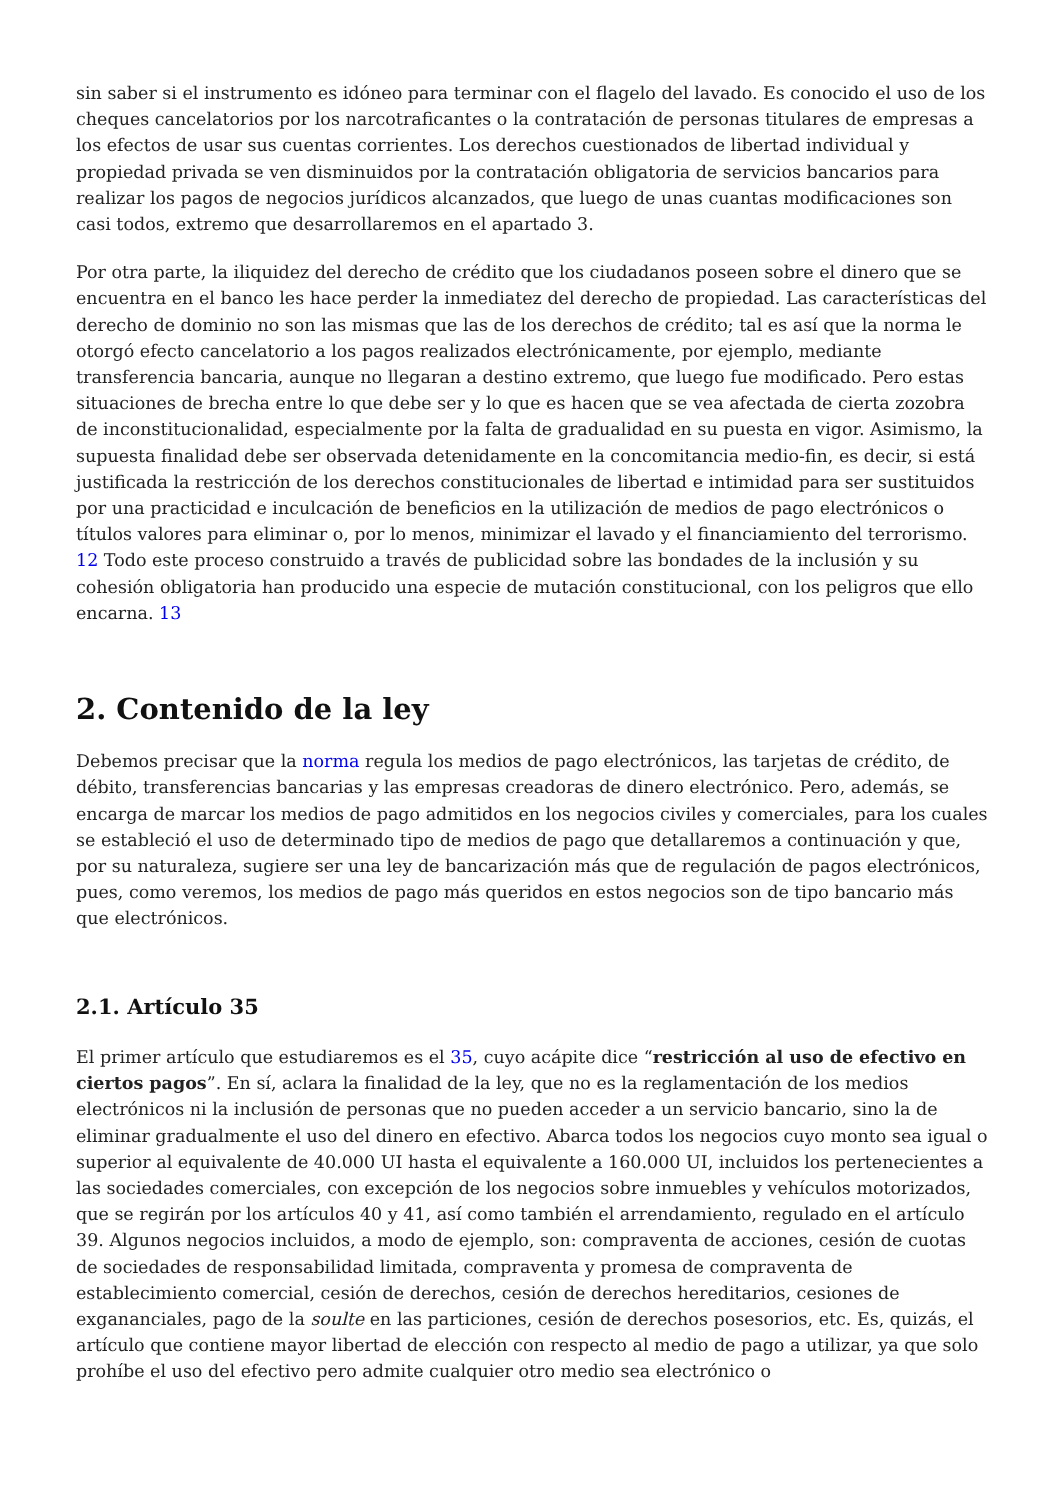sin saber si el instrumento es idóneo para terminar con el flagelo del lavado. Es conocido el uso de los cheques cancelatorios por los narcotraficantes o la contratación de personas titulares de empresas a los efectos de usar sus cuentas corrientes. Los derechos cuestionados de libertad individual y propiedad privada se ven disminuidos por la contratación obligatoria de servicios bancarios para realizar los pagos de negocios jurídicos alcanzados, que luego de unas cuantas modificaciones son casi todos, extremo que desarrollaremos en el apartado 3.
Por otra parte, la iliquidez del derecho de crédito que los ciudadanos poseen sobre el dinero que se encuentra en el banco les hace perder la inmediatez del derecho de propiedad. Las características del derecho de dominio no son las mismas que las de los derechos de crédito; tal es así que la norma le otorgó efecto cancelatorio a los pagos realizados electrónicamente, por ejemplo, mediante transferencia bancaria, aunque no llegaran a destino extremo, que luego fue modificado. Pero estas situaciones de brecha entre lo que debe ser y lo que es hacen que se vea afectada de cierta zozobra de inconstitucionalidad, especialmente por la falta de gradualidad en su puesta en vigor. Asimismo, la supuesta finalidad debe ser observada detenidamente en la concomitancia medio-fin, es decir, si está justificada la restricción de los derechos constitucionales de libertad e intimidad para ser sustituidos por una practicidad e inculcación de beneficios en la utilización de medios de pago electrónicos o títulos valores para eliminar o, por lo menos, minimizar el lavado y el financiamiento del terrorismo. 12 Todo este proceso construido a través de publicidad sobre las bondades de la inclusión y su cohesión obligatoria han producido una especie de mutación constitucional, con los peligros que ello encarna. 13
2. Contenido de la ley
Debemos precisar que la norma regula los medios de pago electrónicos, las tarjetas de crédito, de débito, transferencias bancarias y las empresas creadoras de dinero electrónico. Pero, además, se encarga de marcar los medios de pago admitidos en los negocios civiles y comerciales, para los cuales se estableció el uso de determinado tipo de medios de pago que detallaremos a continuación y que, por su naturaleza, sugiere ser una ley de bancarización más que de regulación de pagos electrónicos, pues, como veremos, los medios de pago más queridos en estos negocios son de tipo bancario más que electrónicos.
2.1. Artículo 35
El primer artículo que estudiaremos es el 35, cuyo acápite dice “restricción al uso de efectivo en ciertos pagos”. En sí, aclara la finalidad de la ley, que no es la reglamentación de los medios electrónicos ni la inclusión de personas que no pueden acceder a un servicio bancario, sino la de eliminar gradualmente el uso del dinero en efectivo. Abarca todos los negocios cuyo monto sea igual o superior al equivalente de 40.000 UI hasta el equivalente a 160.000 UI, incluidos los pertenecientes a las sociedades comerciales, con excepción de los negocios sobre inmuebles y vehículos motorizados, que se regirán por los artículos 40 y 41, así como también el arrendamiento, regulado en el artículo 39. Algunos negocios incluidos, a modo de ejemplo, son: compraventa de acciones, cesión de cuotas de sociedades de responsabilidad limitada, compraventa y promesa de compraventa de establecimiento comercial, cesión de derechos, cesión de derechos hereditarios, cesiones de exgananciales, pago de la soulte en las particiones, cesión de derechos posesorios, etc. Es, quizás, el artículo que contiene mayor libertad de elección con respecto al medio de pago a utilizar, ya que solo prohíbe el uso del efectivo pero admite cualquier otro medio sea electrónico o